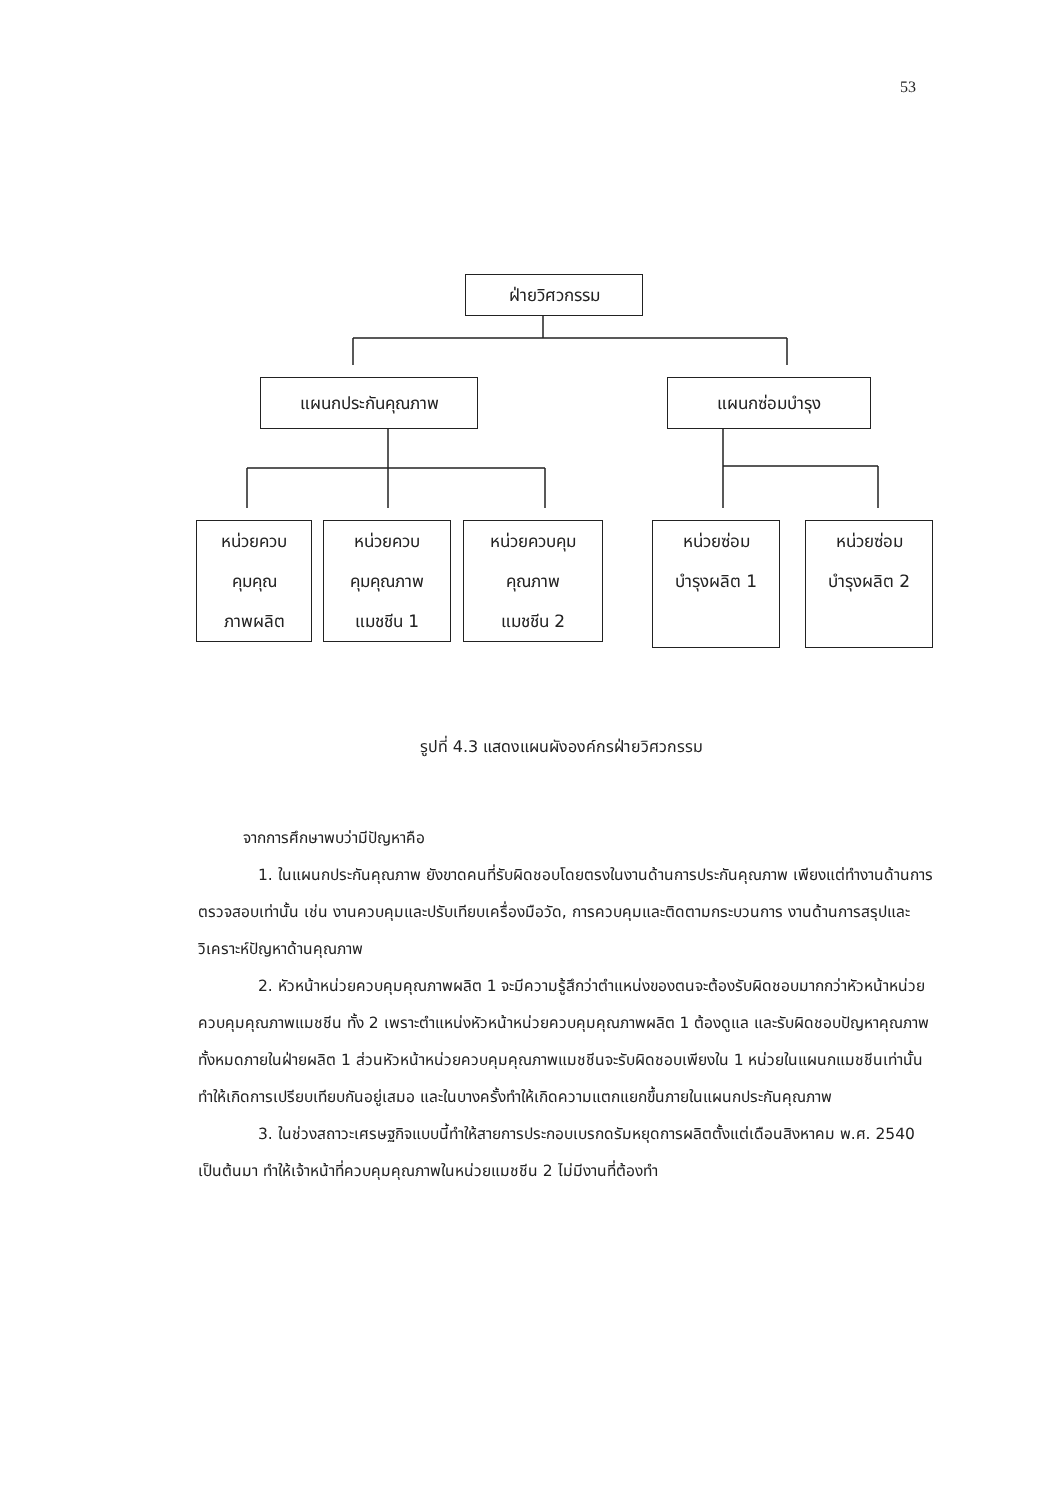53
ฝ่ายวิศวกรรม
แผนกประกันคุณภาพ แผนกซ่อมบำรุง
หน่วยควบ
คุมคุณ
ภาพผลิต
หน่วยควบ
คุมคุณภาพ
แมชชีน 1
หน่วยควบคุม
คุณภาพ
แมชชีน 2
หน่วยซ่อม
บำรุงผลิต 1
หน่วยซ่อม
บำรุงผลิต 2
รูปที่ 4.3 แสดงแผนผังองค์กรฝ่ายวิศวกรรม
จากการศึกษาพบว่ามีปัญหาคือ
1. ในแผนกประกันคุณภาพ ยังขาดคนที่รับผิดชอบโดยตรงในงานด้านการประกันคุณภาพ เพียงแต่ทำงานด้านการตรวจสอบเท่านั้น เช่น งานควบคุมและปรับเทียบเครื่องมือวัด, การควบคุมและติดตามกระบวนการ งานด้านการสรุปและวิเคราะห์ปัญหาด้านคุณภาพ
2. หัวหน้าหน่วยควบคุมคุณภาพผลิต 1 จะมีความรู้สึกว่าตำแหน่งของตนจะต้องรับผิดชอบมากกว่าหัวหน้าหน่วยควบคุมคุณภาพแมชชีน ทั้ง 2 เพราะตำแหน่งหัวหน้าหน่วยควบคุมคุณภาพผลิต 1 ต้องดูแล และรับผิดชอบปัญหาคุณภาพทั้งหมดภายในฝ่ายผลิต 1 ส่วนหัวหน้าหน่วยควบคุมคุณภาพแมชชีนจะรับผิดชอบเพียงใน 1 หน่วยในแผนกแมชชีนเท่านั้น ทำให้เกิดการเปรียบเทียบกันอยู่เสมอ และในบางครั้งทำให้เกิดความแตกแยกขึ้นภายในแผนกประกันคุณภาพ
3. ในช่วงสถาวะเศรษฐกิจแบบนี้ทำให้สายการประกอบเบรกดรัมหยุดการผลิตตั้งแต่เดือนสิงหาคม พ.ศ. 2540 เป็นต้นมา ทำให้เจ้าหน้าที่ควบคุมคุณภาพในหน่วยแมชชีน 2 ไม่มีงานที่ต้องทำ